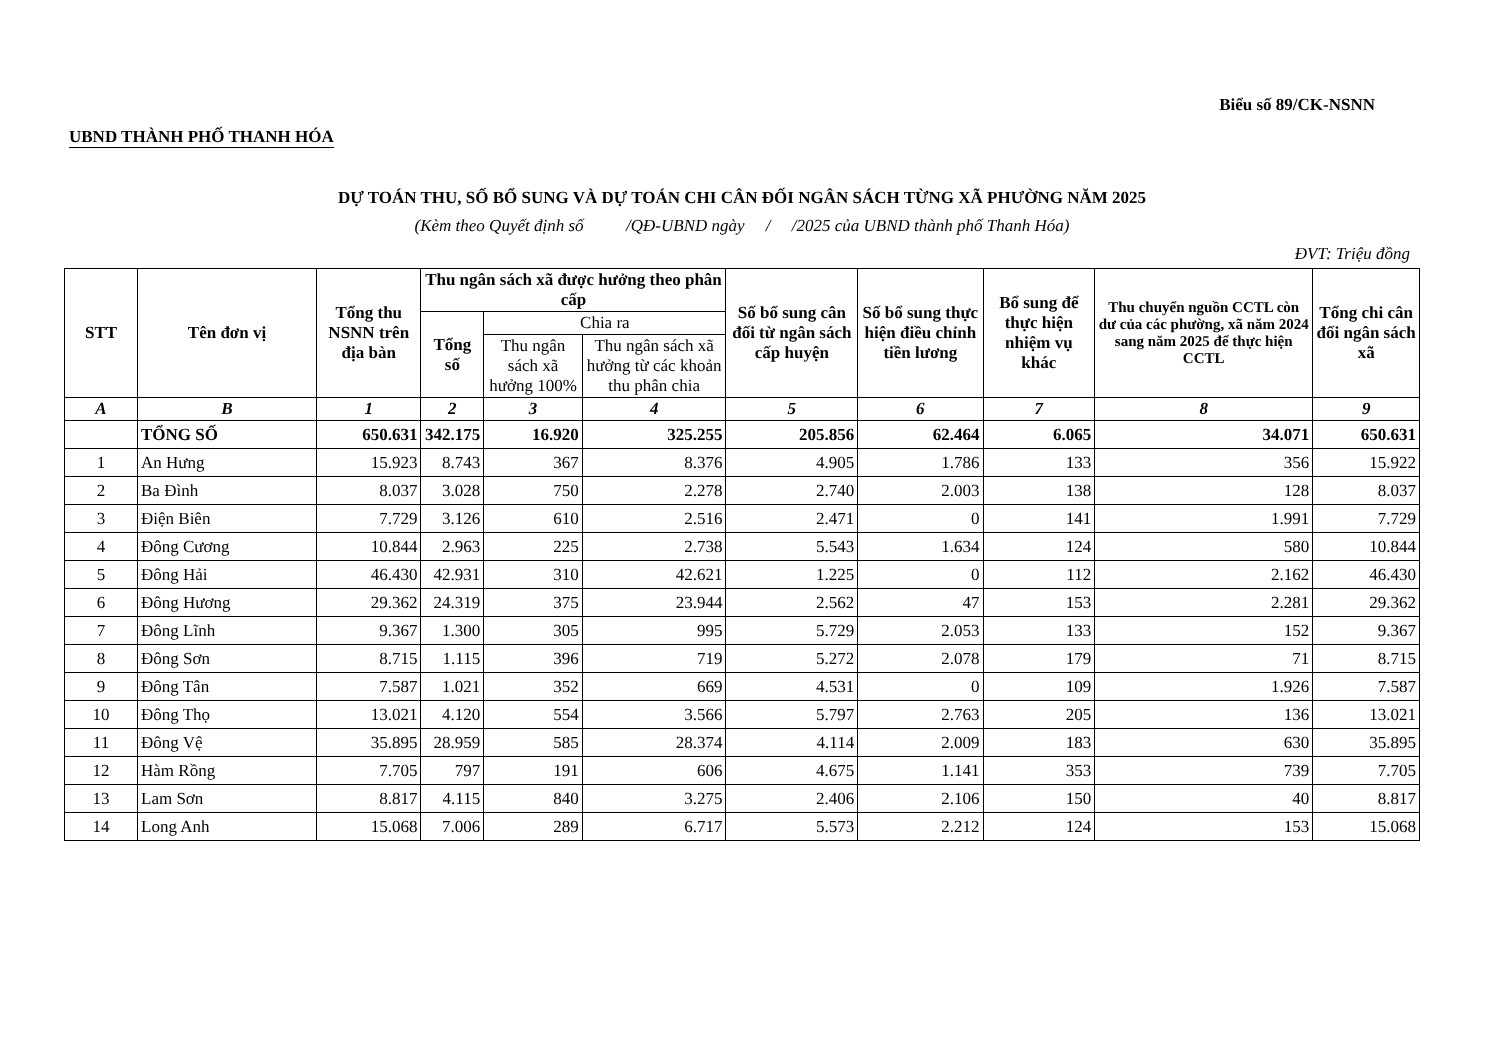Biểu số 89/CK-NSNN
UBND THÀNH PHỐ THANH HÓA
DỰ TOÁN THU, SỐ BỔ SUNG VÀ DỰ TOÁN CHI CÂN ĐỐI NGÂN SÁCH TỪNG XÃ PHƯỜNG NĂM 2025
(Kèm theo Quyết định số /QĐ-UBND ngày / /2025 của UBND thành phố Thanh Hóa)
ĐVT: Triệu đồng
| STT | Tên đơn vị | Tổng thu NSNN trên địa bàn | Thu ngân sách xã được hưởng theo phân cấp | | | Số bổ sung cân đối từ ngân sách cấp huyện | Số bổ sung thực hiện điều chỉnh tiền lương | Bổ sung để thực hiện nhiệm vụ khác | Thu chuyển nguồn CCTL còn dư của các phường, xã năm 2024 sang năm 2025 để thực hiện CCTL | Tổng chi cân đối ngân sách xã |
| --- | --- | --- | --- | --- | --- | --- | --- | --- | --- | --- |
| | | | Tổng số | Chia ra | | | | | | |
| | | | | Thu ngân sách xã hưởng 100% | Thu ngân sách xã hưởng từ các khoản thu phân chia | | | | | |
| A | B | 1 | 2 | 3 | 4 | 5 | 6 | 7 | 8 | 9 |
| | TỔNG SỐ | 650.631 | 342.175 | 16.920 | 325.255 | 205.856 | 62.464 | 6.065 | 34.071 | 650.631 |
| 1 | An Hưng | 15.923 | 8.743 | 367 | 8.376 | 4.905 | 1.786 | 133 | 356 | 15.922 |
| 2 | Ba Đình | 8.037 | 3.028 | 750 | 2.278 | 2.740 | 2.003 | 138 | 128 | 8.037 |
| 3 | Điện Biên | 7.729 | 3.126 | 610 | 2.516 | 2.471 | 0 | 141 | 1.991 | 7.729 |
| 4 | Đông Cương | 10.844 | 2.963 | 225 | 2.738 | 5.543 | 1.634 | 124 | 580 | 10.844 |
| 5 | Đông Hải | 46.430 | 42.931 | 310 | 42.621 | 1.225 | 0 | 112 | 2.162 | 46.430 |
| 6 | Đông Hương | 29.362 | 24.319 | 375 | 23.944 | 2.562 | 47 | 153 | 2.281 | 29.362 |
| 7 | Đông Lĩnh | 9.367 | 1.300 | 305 | 995 | 5.729 | 2.053 | 133 | 152 | 9.367 |
| 8 | Đông Sơn | 8.715 | 1.115 | 396 | 719 | 5.272 | 2.078 | 179 | 71 | 8.715 |
| 9 | Đông Tân | 7.587 | 1.021 | 352 | 669 | 4.531 | 0 | 109 | 1.926 | 7.587 |
| 10 | Đông Thọ | 13.021 | 4.120 | 554 | 3.566 | 5.797 | 2.763 | 205 | 136 | 13.021 |
| 11 | Đông Vệ | 35.895 | 28.959 | 585 | 28.374 | 4.114 | 2.009 | 183 | 630 | 35.895 |
| 12 | Hàm Rồng | 7.705 | 797 | 191 | 606 | 4.675 | 1.141 | 353 | 739 | 7.705 |
| 13 | Lam Sơn | 8.817 | 4.115 | 840 | 3.275 | 2.406 | 2.106 | 150 | 40 | 8.817 |
| 14 | Long Anh | 15.068 | 7.006 | 289 | 6.717 | 5.573 | 2.212 | 124 | 153 | 15.068 |